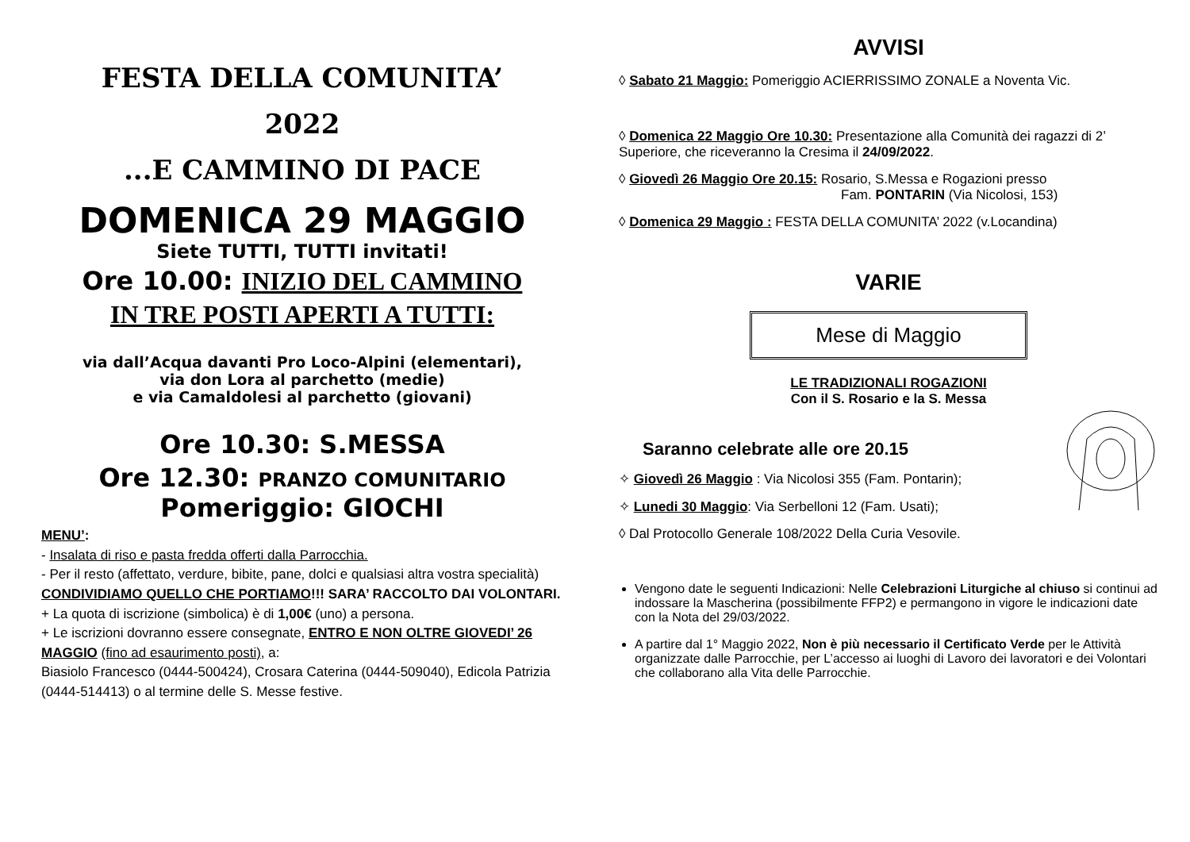FESTA DELLA COMUNITA’
2022
...E CAMMINO DI PACE
DOMENICA 29 MAGGIO
Siete TUTTI, TUTTI invitati!
Ore 10.00: INIZIO DEL CAMMINO
IN TRE POSTI APERTI A TUTTI:
via dall’Acqua davanti Pro Loco-Alpini (elementari),
via don Lora al parchetto (medie)
e via Camaldolesi al parchetto (giovani)
Ore 10.30: S.MESSA
Ore 12.30: PRANZO COMUNITARIO
Pomeriggio: GIOCHI
MENU’:
- Insalata di riso e pasta fredda offerti dalla Parrocchia.
- Per il resto (affettato, verdure, bibite, pane, dolci e qualsiasi altra vostra specialità) CONDIVIDIAMO QUELLO CHE PORTIAMO!!! SARA’ RACCOLTO DAI VOLONTARI.
+ La quota di iscrizione (simbolica) è di 1,00€ (uno) a persona.
+ Le iscrizioni dovranno essere consegnate, ENTRO E NON OLTRE GIOVEDI’ 26 MAGGIO (fino ad esaurimento posti), a:
Biasiolo Francesco (0444-500424), Crosara Caterina (0444-509040), Edicola Patrizia (0444-514413) o al termine delle S. Messe festive.
AVVISI
◊ Sabato 21 Maggio: Pomeriggio ACIERRISSIMO ZONALE a Noventa Vic.
◊ Domenica 22 Maggio Ore 10.30: Presentazione alla Comunità dei ragazzi di 2’ Superiore, che riceveranno la Cresima il 24/09/2022.
◊ Giovedì 26 Maggio Ore 20.15: Rosario, S.Messa e Rogazioni presso
Fam. PONTARIN (Via Nicolosi, 153)
◊ Domenica 29 Maggio : FESTA DELLA COMUNITA’ 2022 (v.Locandina)
VARIE
Mese di Maggio
LE TRADIZIONALI ROGAZIONI
Con il S. Rosario e la S. Messa
Saranno celebrate alle ore 20.15
✧ Giovedì 26 Maggio : Via Nicolosi 355 (Fam. Pontarin);
✧ Lunedi 30 Maggio: Via Serbelloni 12 (Fam. Usati);
◊ Dal Protocollo Generale 108/2022 Della Curia Vesovile.
Vengono date le seguenti Indicazioni: Nelle Celebrazioni Liturgiche al chiuso si continui ad indossare la Mascherina (possibilmente FFP2) e permangono in vigore le indicazioni date con la Nota del 29/03/2022.
A partire dal 1° Maggio 2022, Non è più necessario il Certificato Verde per le Attività organizzate dalle Parrocchie, per L’accesso ai luoghi di Lavoro dei lavoratori e dei Volontari che collaborano alla Vita delle Parrocchie.